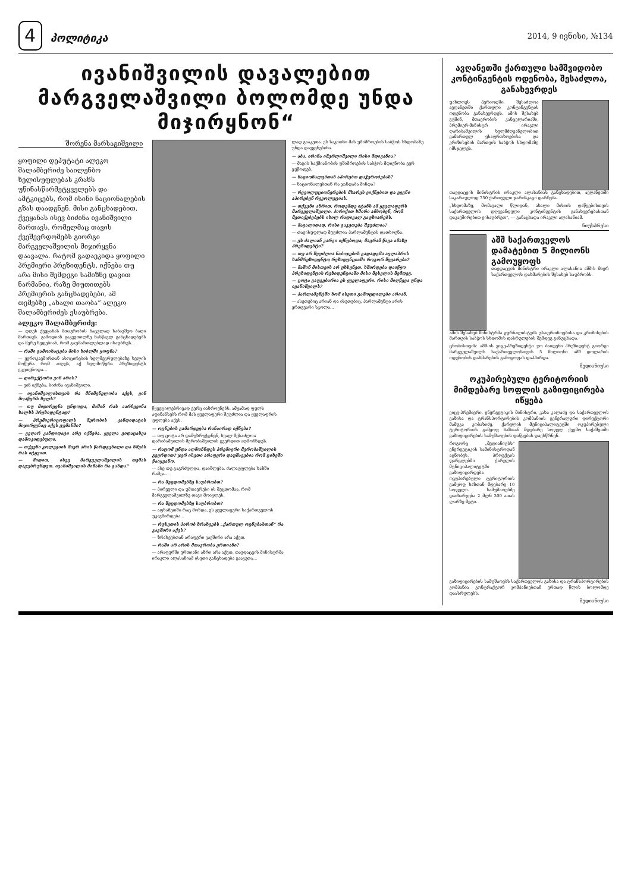4 პოლიტიკა
2014, 9 ივნისი, №134
ივანიშვილის დავალებით მარგველაშვილი ბოლომდე უნდა მიჯირყნონ“
შორენა მარსაგიშვილი
ყოფილი დეპუტატი ალეკო შალამბერიძე საილენბო ხელისუფლებას კრახს უწინასწარმეტყველებს და ამტკიცებს, რომ ისინი ნაციონალების გზას დაადგნენ. მისი განცხადებით, ქვეყანას ისევ ბიძინა ივანიშვილი მართავს, რომელმაც თავის ქვეშევრდომებს გიორგი მარგველაშვილის მიჯირყვნა დაავალა. რატომ გადაეკიდა ყოფილი პრემიერი პრეზიდენტს, იქნება თუ არა მისი შემდეგი სამიზნე დავით ნარმანია, რაზე მიუთითებს პრემიერის განცხადებები, ამ თემებზე „ახალი თაობა“ ალეკო შალამბერიძეს ესაუბრება.
ალეკო შალამბერიძე:
— დღეს ქვეყანას მთავრობის ნაცვლად საბავშვო ბაღი მართავს. გამოდიან გაკვეთილზე ნასწავლ განცხადებებს და მერე ხვდებიან, რომ გაუმართლებლად ისაუბრეს...
— რაში გამოიხატება მისი ხიბლში ყოფნა?
— ევროკავშირთან ასოცირების ხელშეკრულებაზე ხელის მოწერა რომ აიღეს, აქ ხელმოწერა პრეზიდენტს ეკუთვნოდა...
— დირექტორი ვინ არის?
— ვინ იქნება, ბიძინა ივანიშვილი.
— ივანიშვილისთვის რა მნიშვნელობა აქვს, ვინ მოაწერს ხელს?
— თუ მიჯირყვნა უნდოდა, მაშინ რას აარჩევინა ხალხს პრეზიდენტად?
— პრემიერიცოფილს მერობის კანდიდატის მიჯირყვნაც აქვს გუმანში?
— ვეღარ კანდიდატი არც იქნება. ყველა გიდაცაზეა დამოკიდებული.
— თქვენი კოლეგიის მიერ არის წარდგენილი და ხმებს რას იტყვით.
— მიდით, ისევ მარგველაშვილის თემას დავუბრუნდეთ. ივანიშვილის მიზანი რა გახდა?
წყვეტილებრივად ვერც იაზროვნებს. ამჟამად ფულს აფინანსებს რომ მას ყველაფერი შეუძლია და ყველაფრის უფლება აქვს.
— ოცნების გამარჯვება რანაირად იქნება?
— თუ ცოტა არ დამუხრუჭდნენ, ხვალ შესაძლოა დარიბაშვილის მერობაშვილის გვერდით აღმოჩნდეს.
— რატომ უნდა აღმოჩნდეს პრემიერი მერობაშვილის გვერდით? ჯერ ისეთი არაფერი დაუშავებია რომ ციხეში წაიყვანო.
— ასე თუ გაგრძელდა, დაიშლება. ძალაუფლება ხაზში რამეა...
— რა შეცდომებზე საუბრობთ?
— პირველი და უმთავრესი ის შეცდომაა, რომ მარგველაშვილზე თავი მოიკლეს.
— რა შეცდომებზე საუბრობთ?
— აფხაზეთში რაც მოხდა, ეს ყველაფერი საქართველოს უკავშირდება...
— რუსეთის პირობ ზრახვებს „ქართულ ოცნებასთან“ რა კავშირი აქვს?
— ზრახვებთან არაფერი კავშირი არა აქვთ.
— რაში არ არის მთავრობა ერთიანი?
— არაფერში ერთიანი აზრი არა აქვთ. თავდაცვის მინისტრმა ირაკლი ალასანიამ ისეთი განცხადება გააკეთა...
ლად გააკეთა. ეს საკითხი მას უშიშროების საბჭოს სხდომაზე უნდა დაეყენებინა.
— აბა, ირინა იმერლიშვილი რისი მდივანია?
— მაგის საქმიანობის უშიშროების საბჭოს მდივნობა ვერ ვუწოდებ.
— ნაციონალებთან აპირებთ დაჭერობებას?
— ნაციონალებთან რა ჯანდაბა მინდა?
— რევოლუციონერების მხარეს ვიქნებით და ვეგნი აპირებენ რევოლუციას.
— თქვენი აზრით, როდემდე იტანს ამ ყველაფერს მარგველაშვილი. პირიქით ხშირი ამბობენ, რომ მეთიქებებებს იხილ რადიკალ გაუზიარებს.
— მაგალითად, რისი გაკეთება შეუძლია?
— თავისუფლად შეუძლია პარლამენტის დათხოვნა.
— ეს ძალიან კარგი იქნებოდა, მაგრამ წავა ამაზე პრეზიდენტი?
— თუ არ შეუძლია ნაბიჯების გადადგმა ავლაბრის ხანმრეზიდენტო რეზიდენციაში როგორ შევარება?
— მაშინ მისთვის არ უხსენეთ. ხშირდება დაიწყო პრეზიდენტის რეზიდენციაში მისი შესვლის შემდეგ.
— ცოტა გაუგებარია ეს ყველაფერი. რისი მიღწევა უნდა ივანიშვილს?
— პარლამენტში ხომ ისეთი გამოცდილები არიან.
— ასეთებიც არიან და ისეთებიც. პარლამენტი არის ერთგვარი სკოლა...
ავღანეთში ქართული სამშვიდობო კონტინგენტის ოდენობა, შესაძლოა, განახევრდეს
უახლოეს პერიოდში, შესაძლოა ავღანეთში ქართული კონტინგენტის ოდენობა განახევრდეს. ამის შესახებ გუშინ, მთავრობის კანცელარიაში, პრემიერ-მინისტრ ირაკლი ღარიბაშვილის ხელმძღვანელობით გამართულ უსაფრთხოებისა და კრიზისების მართვის საბჭოს სხდომაზე იმსჯელეს.
თავდაცვის მინისტრის ირაკლი ალასანიას განცხადებით, ავღანეთში საკარაულოდ 750 ქართველი ჯარისკაცი დარჩება.
„სხდომაზე, მომავალი წლიდან, ახალი მისიის დაწყებისთვის საქართველოს დღევანდელი კონტინგენტის განახევრებასთან დაკავშირებით ვისაუბრეთ“, — განაცხადა ირაკლი ალასანიამ.
ნიუსპრესი
აშშ საქართველოს დამატებით 5 მილიონს გამოუყოფს
თავდაცვის მინისტრი ირაკლი ალასანია აშშ-ს მიერ საქართველოს დახმარების შესახებ საუბრობს.
ამის შესახებ მინისტრმა ჟურნალისტებს უსაფრთხოებისა და კრიზისების მართვის საბჭოს სხდომის დასრულების შემდეგ განუცხადა.
ცნობისთვის: აშშ-ის ვიცე-პრეზიდენტი ჯო ბაიდენი პრეზიდენტ გიორგი მარგველაშვილს საქართველოსთვის 5 მილიონი აშშ დოლარის ოდენობის დახმარების გამოყოფას დაჰპირდა.
მედიანიუსი
ოკუპირებული ტერიტორიის მიმდებარე სოფლის გაზიფიცირება იწყება
ვიცე-პრემიერი, ენერგეტიკის მინისტრი, კახა კალაძე და საქართველოს გაზისა და ტრანსპორტირების კომპანიის გენერალური დირექტორი მამუკა კობახიძე, ქარელის მუნიციპალიტეტში ოკუპირებული ტერიტორიის გამყოფ ხაზთან მდებარე სოფელ ქვემო საქაშეთში გაზიფიცირების სამუშაოების დაწყებას დაესწრნენ.
როგორც „მედიანიუსს“ ენერგეტიკის სამინისტროდან აცნობეს, პროექტის ფარგლებში ქარელის მუნიციპალიტეტში გაზიფიცირდება ოკუპირებული ტერიტორიის გამყოფ ხაზთან მდებარე 10 სოფელი. სამუშაოებზე დაიხარჯება 2 მლნ 300 ათას ლარზე მეტი.
გაზიფიცირების სამუშაოებს საქართველოს გაზისა და ტრანსპორტირების კომპანია კონტრაქტორ კომპანიებთან ერთად წლის ბოლომდე დაასრულებს.
მედიანიუსი